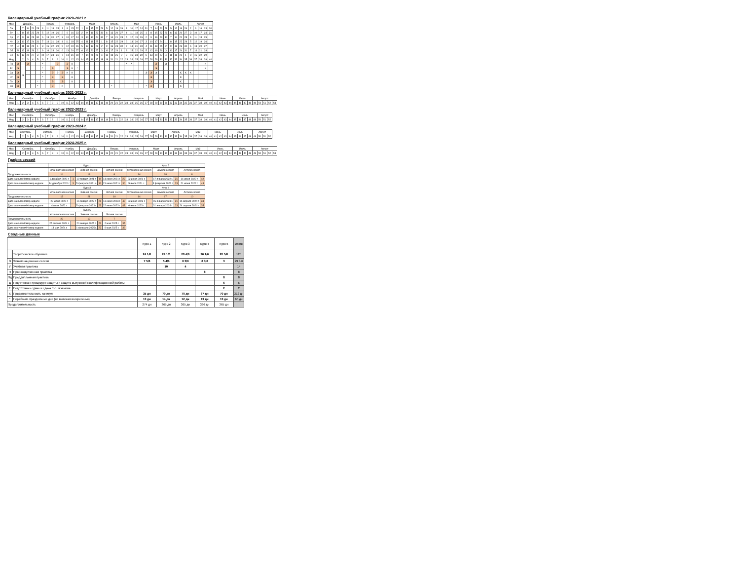Календарный учебный график 2020-2021 г.
| Мес | Декабрь | | | | | Январь | | | | Февраль | | | | Март | | | | | Апрель | | | | Май | | | | | Июнь | | | | Июль | | | | Август | | | | |
| --- | --- | --- | --- | --- | --- | --- | --- | --- | --- | --- | --- | --- | --- | --- | --- | --- | --- | --- | --- | --- | --- | --- | --- | --- | --- | --- | --- | --- | --- | --- | --- | --- | --- | --- | --- | --- | --- | --- | --- | --- |
| Пн | | 7 | 14 | 21 | 28 | 4 | 11 | 18 | 25 | 1 | 8 | 15 | 22 | 1 | 8 | 15 | 22 | 29 | 5 | 12 | 19 | 26 | 3 | 10 | 17 | 24 | 31 | 7 | 14 | 21 | 28 | 5 | 12 | 19 | 26 | 2 | 9 | 16 | 23 | 30 |
| Вт | 1 | 8 | 15 | 22 | 29 | 5 | 12 | 19 | 26 | 2 | 9 | 16 | 23 | 2 | 9 | 16 | 23 | 30 | 6 | 13 | 20 | 27 | 4 | 11 | 18 | 25 | 1 | 8 | 15 | 22 | 29 | 6 | 13 | 20 | 27 | 3 | 10 | 17 | 24 | 31 |
| Ср | 2 | 9 | 16 | 23 | 30 | 6 | 13 | 20 | 27 | 3 | 10 | 17 | 24 | 3 | 10 | 17 | 24 | 31 | 7 | 14 | 21 | 28 | 5 | 12 | 19 | 26 | 2 | 9 | 16 | 23 | 30 | 7 | 14 | 21 | 28 | 4 | 11 | 18 | 25 | |
| Чт | 3 | 10 | 17 | 24 | 31 | 7 | 14 | 21 | 28 | 4 | 11 | 18 | 25 | 4 | 11 | 18 | 25 | 1 | 8 | 15 | 22 | 29 | 6 | 13 | 20 | 27 | 3 | 10 | 17 | 24 | 1 | 8 | 15 | 22 | 29 | 5 | 12 | 19 | 26 | |
| Пт | 4 | 11 | 18 | 25 | 1 | 8 | 15 | 22 | 29 | 5 | 12 | 19 | 26 | 5 | 12 | 19 | 26 | 2 | 9 | 16 | 23 | 30 | 7 | 14 | 21 | 28 | 4 | 11 | 18 | 25 | 2 | 9 | 16 | 23 | 30 | 6 | 13 | 20 | 27 | |
| Сб | 5 | 12 | 19 | 26 | 2 | 9 | 16 | 23 | 30 | 6 | 13 | 20 | 27 | 6 | 13 | 20 | 27 | 3 | 10 | 17 | 24 | 1 | 8 | 15 | 22 | 29 | 5 | 12 | 19 | 26 | 3 | 10 | 17 | 24 | 31 | 7 | 14 | 21 | 28 | |
| Вс | 6 | 13 | 20 | 27 | 3 | 10 | 17 | 24 | 31 | 7 | 14 | 21 | 28 | 7 | 14 | 21 | 28 | 4 | 11 | 18 | 25 | 2 | 9 | 16 | 23 | 30 | 6 | 13 | 20 | 27 | 4 | 11 | 18 | 25 | 1 | 8 | 15 | 22 | 29 | |
| Нед | 1 | 2 | 3 | 4 | 5 | 6 | 7 | 8 | 9 | 10 | 11 | 12 | 13 | 14 | 15 | 16 | 17 | 18 | 19 | 20 | 21 | 22 | 23 | 24 | 25 | 26 | 27 | 28 | 29 | 30 | 31 | 32 | 33 | 34 | 35 | 36 | 37 | 38 | 39 | 40 |
| Пн | Э | Э | Э | | | * | | | Э | | Э | К | | | * | | | | | | | | * | * | | | | | Э | | Э | | | | | | | | К | |
| Вт | Э | | | | | * | | Э | | | Э | К | * | | | | | | | | | | | | | | | | Э | | | | | | | | | | К | |
| Ср | Э | | | | | * | | Э | Э | Э | К | К | | | | | | | | | | | | | | | Э | Э | Э | | | | | К | К | К | | | | |
| Чт | Э | | | | | * | | Э | | Э | | К | | | | | | | | | | | | | | | | Э | | | | | | К | | | | | | |
| Пт | Э | | | | * | * | | Э | | Э | | К | | | | | | | | | | | | | | | | Э | | | | | | К | | | | | | |
| Сб | Э | | | | * | | | Э | | К | | | | | | | | | | * | | | | | | | * | Э | | | | | | К | | | | | | |
Календарный учебный график 2021-2022 г.
| Мес | Сентябрь | | | | | Октябрь | | | | Ноябрь | | | | | Декабрь | | | | Январь | | | | | Февраль | | | | Март | | | | Апрель | | | | Май | | | | | Июнь | | | | Июль | | | | Август | | | | |
| --- | --- | --- | --- | --- | --- | --- | --- | --- | --- | --- | --- | --- | --- | --- | --- | --- | --- | --- | --- | --- | --- | --- | --- | --- | --- | --- | --- | --- | --- | --- | --- | --- | --- | --- | --- | --- | --- | --- | --- | --- | --- | --- | --- | --- | --- | --- | --- | --- | --- | --- | --- | --- | --- |
| Нед | 1 | 2 | 3 | 4 | 5 | 6 | 7 | 8 | 9 | 10 | 11 | 12 | 13 | 14 | 15 | 16 | 17 | 18 | 19 | 20 | 21 | 22 | 23 | 24 | 25 | 26 | 27 | 28 | 29 | 30 | 31 | 32 | 33 | 34 | 35 | 36 | 37 | 38 | 39 | 40 | 41 | 42 | 43 | 44 | 45 | 46 | 47 | 48 | 49 | 50 | 51 | 52 | 53 |
Календарный учебный график 2022-2023 г.
| Мес | Сентябрь | | | | | Октябрь | | | | Ноябрь | | | | Декабрь | | | | | Январь | | | | | Февраль | | | | Март | | | | Апрель | | | | Май | | | | | Июнь | | | | Июль | | | | | Август | | |
| --- | --- | --- | --- | --- | --- | --- | --- | --- | --- | --- | --- | --- | --- | --- | --- | --- | --- | --- | --- | --- | --- | --- | --- | --- | --- | --- | --- | --- | --- | --- | --- | --- | --- | --- | --- | --- | --- | --- | --- | --- | --- | --- | --- | --- | --- | --- | --- | --- | --- | --- | --- | --- |
| Нед | 1 | 2 | 3 | 4 | 5 | 6 | 7 | 8 | 9 | 10 | 11 | 12 | 13 | 14 | 15 | 16 | 17 | 18 | 19 | 20 | 21 | 22 | 23 | 24 | 25 | 26 | 27 | 28 | 29 | 30 | 31 | 32 | 33 | 34 | 35 | 36 | 37 | 38 | 39 | 40 | 41 | 42 | 43 | 44 | 45 | 46 | 47 | 48 | 49 | 50 | 51 | 52 |
Календарный учебный график 2023-2024 г.
| Мес | Сентябрь | | | | Октябрь | | | | | Ноябрь | | | | Декабрь | | | | Январь | | | | | Февраль | | | | Март | | | | Апрель | | | | | Май | | | | Июнь | | | | Июль | | | | | Август | | | |
| --- | --- | --- | --- | --- | --- | --- | --- | --- | --- | --- | --- | --- | --- | --- | --- | --- | --- | --- | --- | --- | --- | --- | --- | --- | --- | --- | --- | --- | --- | --- | --- | --- | --- | --- | --- | --- | --- | --- | --- | --- | --- | --- | --- | --- | --- | --- | --- | --- | --- | --- | --- | --- |
| Нед. | 1 | 2 | 3 | 4 | 5 | 6 | 7 | 8 | 9 | 10 | 11 | 12 | 13 | 14 | 15 | 16 | 17 | 18 | 19 | 20 | 21 | 22 | 23 | 24 | 25 | 26 | 27 | 28 | 29 | 30 | 31 | 32 | 33 | 34 | 35 | 36 | 37 | 38 | 39 | 40 | 41 | 42 | 43 | 44 | 45 | 46 | 47 | 48 | 49 | 50 | 51 | 52 |
Календарный учебный график 2024-2025 г.
| Мес | Сентябрь | | | | | Октябрь | | | | Ноябрь | | | | Декабрь | | | | | Январь | | | | Февраль | | | | Март | | | | | Апрель | | | | Май | | | | Июнь | | | | | Июль | | | | Август | | | | |
| --- | --- | --- | --- | --- | --- | --- | --- | --- | --- | --- | --- | --- | --- | --- | --- | --- | --- | --- | --- | --- | --- | --- | --- | --- | --- | --- | --- | --- | --- | --- | --- | --- | --- | --- | --- | --- | --- | --- | --- | --- | --- | --- | --- | --- | --- | --- | --- | --- | --- | --- | --- | --- | --- |
| Нед | 1 | 2 | 3 | 4 | 5 | 6 | 7 | 8 | 9 | 10 | 11 | 12 | 13 | 14 | 15 | 16 | 17 | 18 | 19 | 20 | 21 | 22 | 23 | 24 | 25 | 26 | 27 | 28 | 29 | 30 | 31 | 32 | 33 | 34 | 35 | 36 | 37 | 38 | 39 | 40 | 41 | 42 | 43 | 44 | 45 | 46 | 47 | 48 | 49 | 50 | 51 | 52 | 53 |
График сессий
| | Курс 1 | | | | | | Курс 2 | | | | | |
| | Установочная сессия | | Зимняя сессия | | Летняя сессия | | Установочная сессия | | Зимняя сессия | | Летняя сессия | |
| Продолжительность | 14 | | 18 | | 8 | | 14 | | 18 | | 8 | |
| Дата начала/Номер недели | 1 декабря 2020 г. | 1 | 19 января 2021 г. | 8 | 14 июня 2021 г. | 29 | 22 июня 2021 г. | | 17 января 2022 г. | 21 | 14 июня 2022 г. | 42 |
| Дата окончания/Номер недели | 14 декабря 2020 г. | 3 | 5 февраля 2021 г. | 10 | 21 июня 2021 г. | 30 | 5 июля 2021 г. | | 3 февраля 2022 г. | 23 | 21 июня 2022 г. | 43 |
| | Курс 3 | | | | | | Курс 4 | | | | | |
| | Установочная сессия | | Зимняя сессия | | Летняя сессия | | Установочная сессия | | Зимняя сессия | | Летняя сессия | |
| Продолжительность | 13 | | 21 | | 10 | | 14 | | 17 | | 10 | |
| Дата начала/Номер недели | 22 июня 2022 г. | | 16 января 2023 г. | 21 | 13 июня 2023 г. | 42 | 23 июня 2023 г. | | 15 января 2024 г. | 21 | 15 апреля 2024 г. | 34 |
| Дата окончания/Номер недели | 4 июля 2022 г. | | 5 февраля 2023 г. | 23 | 22 июня 2023 г. | 43 | 6 июля 2023 г. | | 31 января 2024 г. | 23 | 24 апреля 2024 г. | 35 |
| | Курс 5 | | | | | | | | | | | |
| | Установочная сессия | | Зимняя сессия | | Летняя сессия | | | | | | | |
| Продолжительность | 20 | | 13 | | 7 | | | | | | | |
| Дата начала/Номер недели | 25 апреля 2024 г. | | 20 января 2025 г. | 21 | 2 мая 2025 г. | 35 | | | | | | |
| Дата окончания/Номер недели | 14 мая 2024 г. | | 1 февраля 2025 г. | 22 | 8 мая 2025 г. | 36 | | | | | | |
Сводные данные
| | | Курс 1 | Курс 2 | Курс 3 | Курс 4 | Курс 5 | Итого |
| | Теоретическое обучение | 24 1/6 | 24 1/6 | 29 4/6 | 26 1/6 | 20 5/6 | 125 |
| Э | Экзаменационные сессии | 7 5/6 | 5 4/6 | 6 3/6 | 6 3/6 | 3 | 29 3/6 |
| У | Учебная практика | | 10 | 4 | | | 14 |
| П | Производственная практика | | | | 8 | | 8 |
| Пд | Преддипломная практика | | | | | 8 | 8 |
| Д | Подготовка к процедуре защиты и защита выпускной квалификационной работы | | | | | 6 | 6 |
| Г | Подготовка к сдаче и сдача гос. экзамена | | | | | 2 | 2 |
| К | Продолжительность каникул | 35 дн | 70 дн | 70 дн | 67 дн | 70 дн | 312 дн |
| * | Нерабочие праздничные дни (не включая воскресенья) | 13 дн | 14 дн | 12 дн | 13 дн | 13 дн | 65 дн |
| Продолжительность | | 274 дн | 365 дн | 365 дн | 366 дн | 365 дн | |